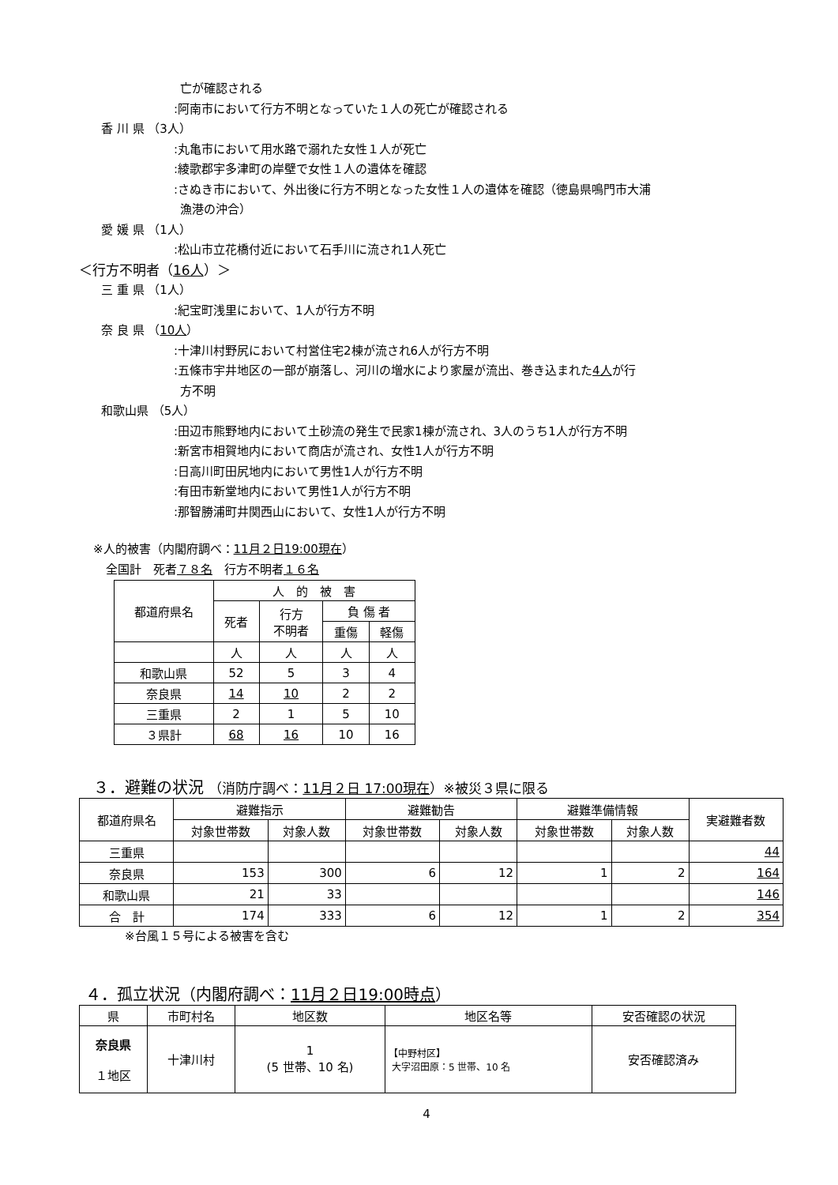亡が確認される
:阿南市において行方不明となっていた１人の死亡が確認される
香 川 県 （3人）
:丸亀市において用水路で溺れた女性１人が死亡
:綾歌郡宇多津町の岸壁で女性１人の遺体を確認
:さぬき市において、外出後に行方不明となった女性１人の遺体を確認（徳島県鳴門市大浦
漁港の沖合）
愛 媛 県 （1人）
:松山市立花橋付近において石手川に流され1人死亡
＜行方不明者（16人）＞
三 重 県 （1人）
:紀宝町浅里において、1人が行方不明
奈 良 県 （10人）
:十津川村野尻において村営住宅2棟が流され6人が行方不明
:五條市宇井地区の一部が崩落し、河川の増水により家屋が流出、巻き込まれた4人が行
方不明
和歌山県 （5人）
:田辺市熊野地内において土砂流の発生で民家1棟が流され、3人のうち1人が行方不明
:新宮市相賀地内において商店が流され、女性1人が行方不明
:日高川町田尻地内において男性1人が行方不明
:有田市新堂地内において男性1人が行方不明
:那智勝浦町井関西山において、女性1人が行方不明
※人的被害（内閣府調べ：11月２日19:00現在）
全国計　死者７８名　行方不明者１６名
| 都道府県名 | 人 的 被 害 | | | |
| --- | --- | --- | --- | --- |
| | 死者 | 行方 不明者 | 負 傷 者 | |
| | | | 重傷 | 軽傷 |
| | 人 | 人 | 人 | 人 |
| 和歌山県 | 52 | 5 | 3 | 4 |
| 奈良県 | 14 | 10 | 2 | 2 |
| 三重県 | 2 | 1 | 5 | 10 |
| ３県計 | 68 | 16 | 10 | 16 |
３．避難の状況 （消防庁調べ：11月２日 17:00現在）※被災３県に限る
| 都道府県名 | 避難指示 | | 避難勧告 | | 避難準備情報 | | 実避難者数 |
| --- | --- | --- | --- | --- | --- | --- | --- |
| | 対象世帯数 | 対象人数 | 対象世帯数 | 対象人数 | 対象世帯数 | 対象人数 | |
| 三重県 | | | | | | | 44 |
| 奈良県 | 153 | 300 | 6 | 12 | 1 | 2 | 164 |
| 和歌山県 | 21 | 33 | | | | | 146 |
| 合 計 | 174 | 333 | 6 | 12 | 1 | 2 | 354 |
※台風１５号による被害を含む
４．孤立状況（内閣府調べ：11月２日19:00時点）
| 県 | 市町村名 | 地区数 | 地区名等 | 安否確認の状況 |
| --- | --- | --- | --- | --- |
| 奈良県 １地区 | 十津川村 | 1 (5 世帯、10 名) | 【中野村区】 大字沼田原：5 世帯、10 名 | 安否確認済み |
4